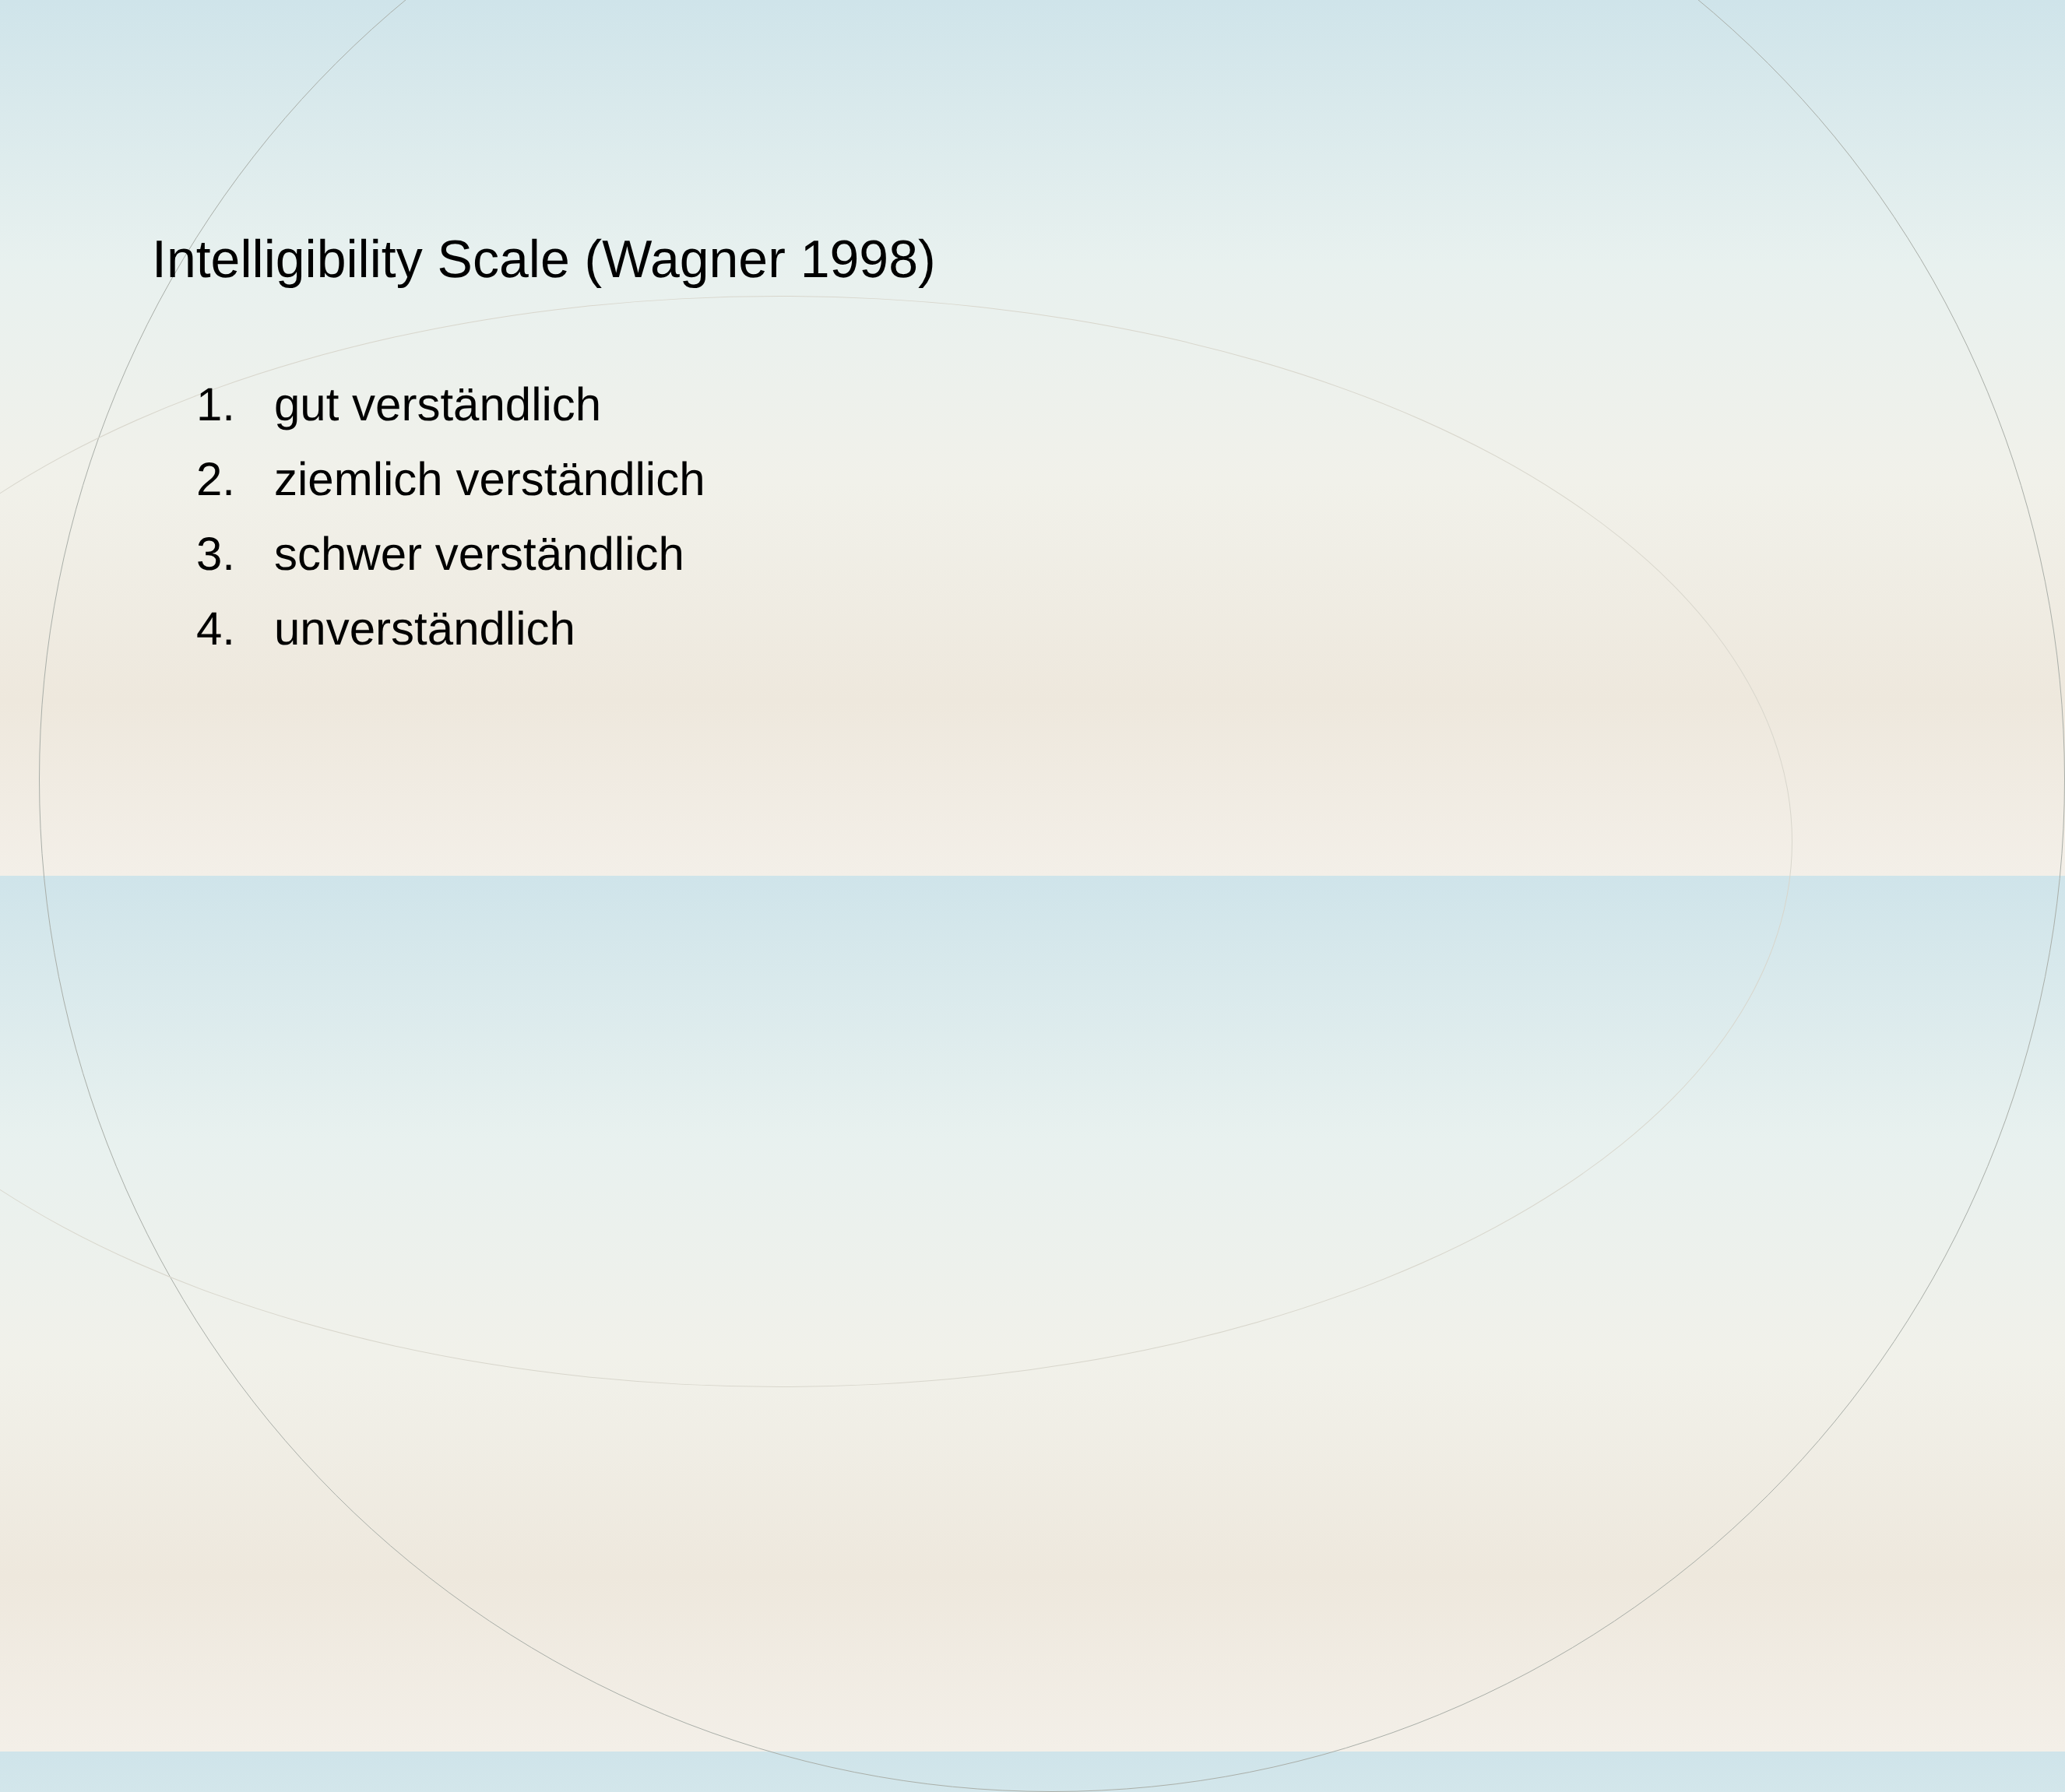Intelligibility Scale (Wagner 1998)
1. gut verständlich
2. ziemlich verständlich
3. schwer verständlich
4. unverständlich